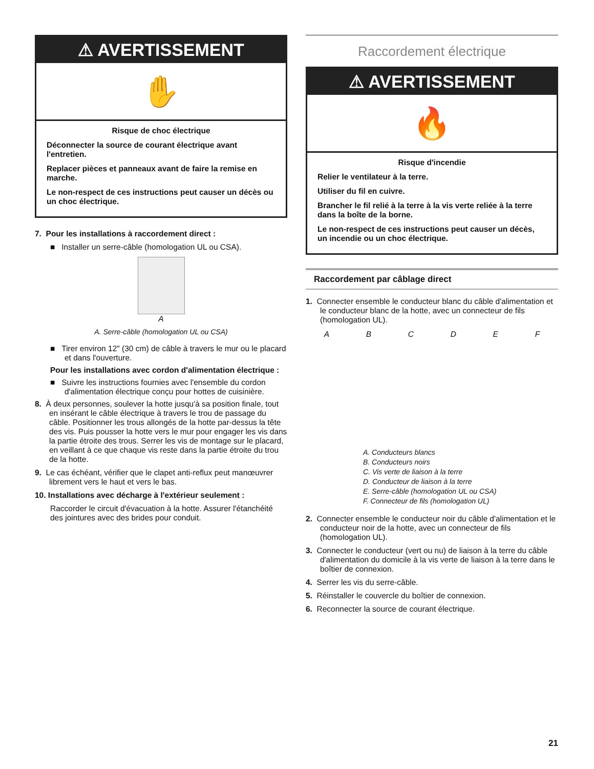⚠ AVERTISSEMENT
✋
Risque de choc électrique
Déconnecter la source de courant électrique avant l'entretien.
Replacer pièces et panneaux avant de faire la remise en marche.
Le non-respect de ces instructions peut causer un décès ou un choc électrique.
7. Pour les installations à raccordement direct :
■ Installer un serre-câble (homologation UL ou CSA).
A
A. Serre-câble (homologation UL ou CSA)
■ Tirer environ 12" (30 cm) de câble à travers le mur ou le placard et dans l'ouverture.
Pour les installations avec cordon d'alimentation électrique :
■ Suivre les instructions fournies avec l'ensemble du cordon d'alimentation électrique conçu pour hottes de cuisinière.
8. À deux personnes, soulever la hotte jusqu'à sa position finale, tout en insérant le câble électrique à travers le trou de passage du câble. Positionner les trous allongés de la hotte par-dessus la tête des vis. Puis pousser la hotte vers le mur pour engager les vis dans la partie étroite des trous. Serrer les vis de montage sur le placard, en veillant à ce que chaque vis reste dans la partie étroite du trou de la hotte.
9. Le cas échéant, vérifier que le clapet anti-reflux peut manœuvrer librement vers le haut et vers le bas.
10. Installations avec décharge à l'extérieur seulement :
Raccorder le circuit d'évacuation à la hotte. Assurer l'étanchéité des jointures avec des brides pour conduit.
Raccordement électrique
⚠ AVERTISSEMENT
🔥
Risque d'incendie
Relier le ventilateur à la terre.
Utiliser du fil en cuivre.
Brancher le fil relié à la terre à la vis verte reliée à la terre dans la boîte de la borne.
Le non-respect de ces instructions peut causer un décès, un incendie ou un choc électrique.
Raccordement par câblage direct
1. Connecter ensemble le conducteur blanc du câble d'alimentation et le conducteur blanc de la hotte, avec un connecteur de fils (homologation UL).
ABCDEF
A. Conducteurs blancs
B. Conducteurs noirs
C. Vis verte de liaison à la terre
D. Conducteur de liaison à la terre
E. Serre-câble (homologation UL ou CSA)
F. Connecteur de fils (homologation UL)
2. Connecter ensemble le conducteur noir du câble d'alimentation et le conducteur noir de la hotte, avec un connecteur de fils (homologation UL).
3. Connecter le conducteur (vert ou nu) de liaison à la terre du câble d'alimentation du domicile à la vis verte de liaison à la terre dans le boîtier de connexion.
4. Serrer les vis du serre-câble.
5. Réinstaller le couvercle du boîtier de connexion.
6. Reconnecter la source de courant électrique.
21